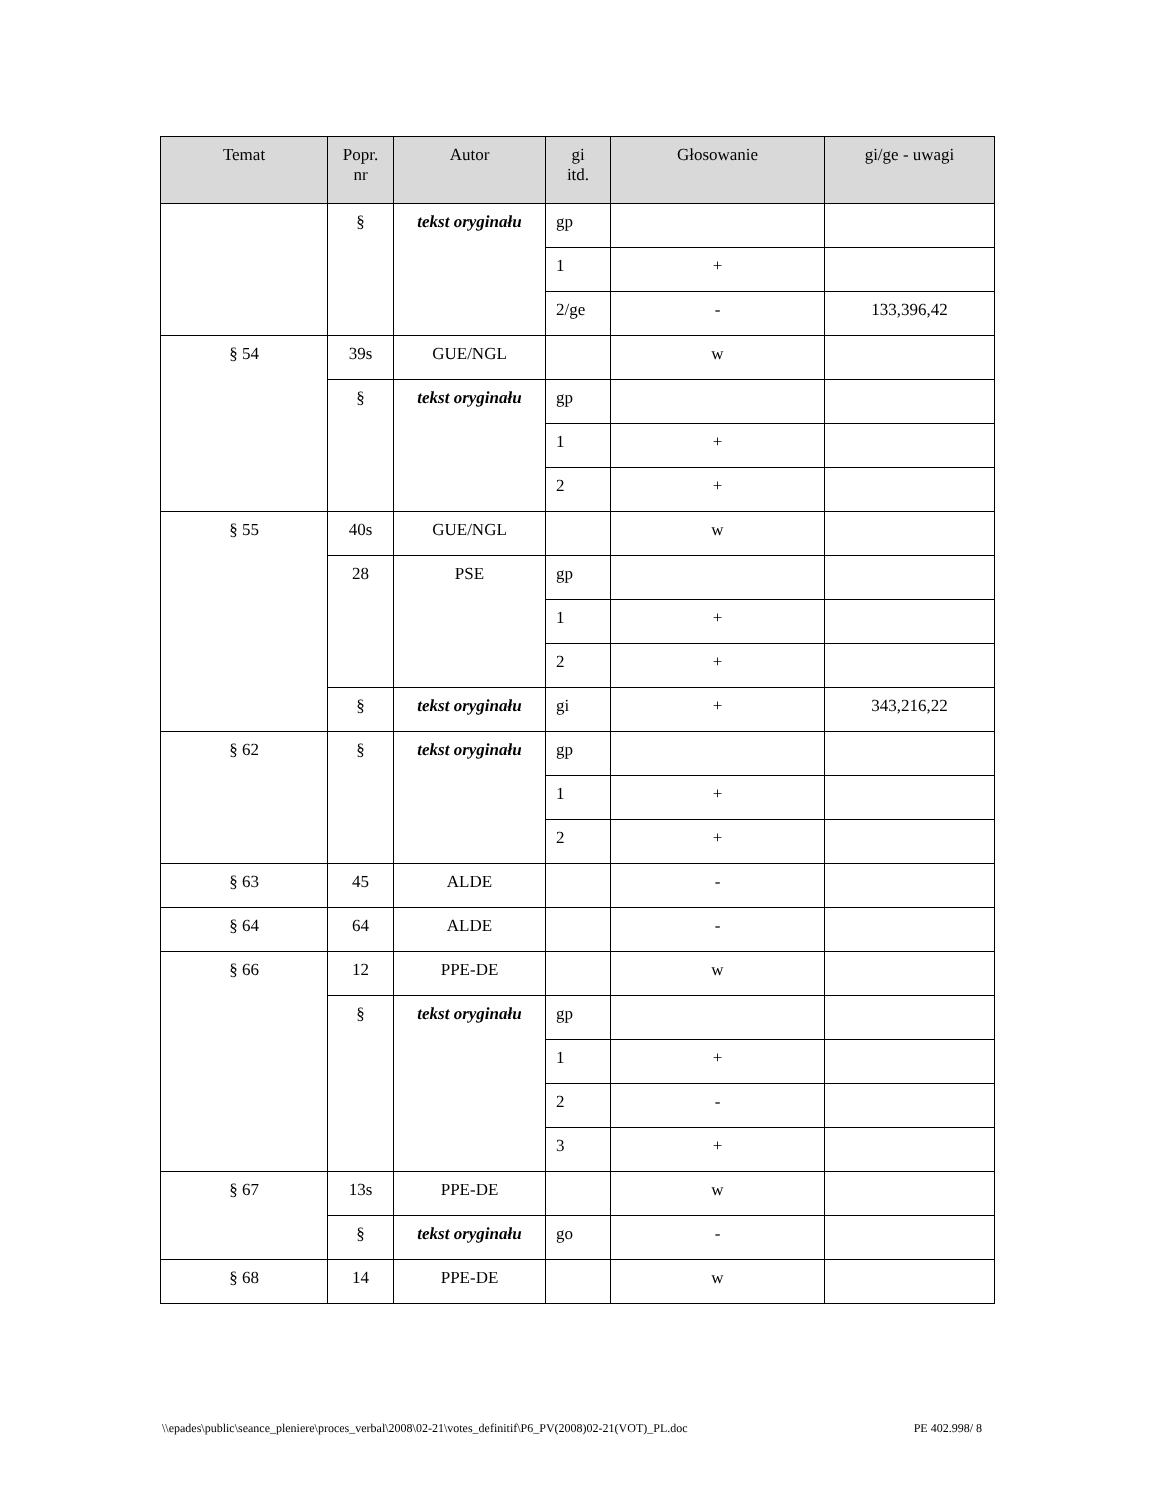| Temat | Popr. nr | Autor | gi itd. | Głosowanie | gi/ge - uwagi |
| --- | --- | --- | --- | --- | --- |
| | § | tekst oryginału | gp | | |
| | | | 1 | + | |
| | | | 2/ge | - | 133,396,42 |
| § 54 | 39s | GUE/NGL | | w | |
| | § | tekst oryginału | gp | | |
| | | | 1 | + | |
| | | | 2 | + | |
| § 55 | 40s | GUE/NGL | | w | |
| | 28 | PSE | gp | | |
| | | | 1 | + | |
| | | | 2 | + | |
| | § | tekst oryginału | gi | + | 343,216,22 |
| § 62 | § | tekst oryginału | gp | | |
| | | | 1 | + | |
| | | | 2 | + | |
| § 63 | 45 | ALDE | | - | |
| § 64 | 64 | ALDE | | - | |
| § 66 | 12 | PPE-DE | | w | |
| | § | tekst oryginału | gp | | |
| | | | 1 | + | |
| | | | 2 | - | |
| | | | 3 | + | |
| § 67 | 13s | PPE-DE | | w | |
| | § | tekst oryginału | go | - | |
| § 68 | 14 | PPE-DE | | w | |
\\epades\public\seance_pleniere\proces_verbal\2008\02-21\votes_definitif\P6_PV(2008)02-21(VOT)_PL.doc PE 402.998/ 8